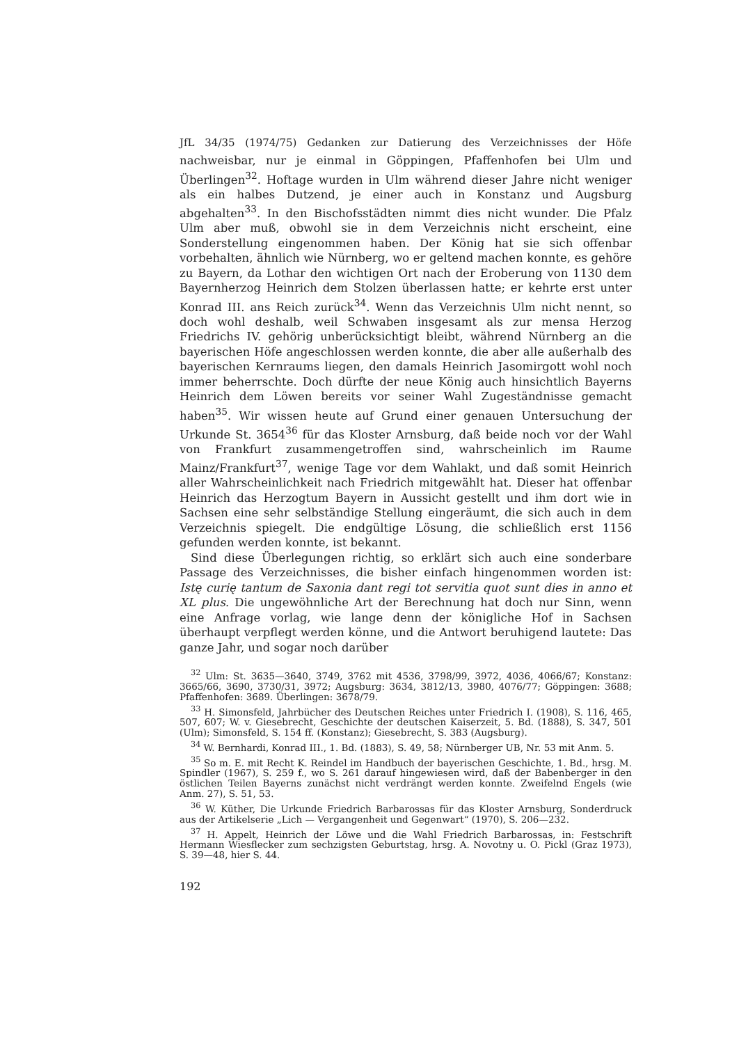JfL 34/35 (1974/75) Gedanken zur Datierung des Verzeichnisses der Höfe
nachweisbar, nur je einmal in Göppingen, Pfaffenhofen bei Ulm und Überlingen<sup>32</sup>. Hoftage wurden in Ulm während dieser Jahre nicht weniger als ein halbes Dutzend, je einer auch in Konstanz und Augsburg abgehalten<sup>33</sup>. In den Bischofsstädten nimmt dies nicht wunder. Die Pfalz Ulm aber muß, obwohl sie in dem Verzeichnis nicht erscheint, eine Sonderstellung eingenommen haben. Der König hat sie sich offenbar vorbehalten, ähnlich wie Nürnberg, wo er geltend machen konnte, es gehöre zu Bayern, da Lothar den wichtigen Ort nach der Eroberung von 1130 dem Bayernherzog Heinrich dem Stolzen überlassen hatte; er kehrte erst unter Konrad III. ans Reich zurück<sup>34</sup>. Wenn das Verzeichnis Ulm nicht nennt, so doch wohl deshalb, weil Schwaben insgesamt als zur mensa Herzog Friedrichs IV. gehörig unberücksichtigt bleibt, während Nürnberg an die bayerischen Höfe angeschlossen werden konnte, die aber alle außerhalb des bayerischen Kernraums liegen, den damals Heinrich Jasomirgott wohl noch immer beherrschte. Doch dürfte der neue König auch hinsichtlich Bayerns Heinrich dem Löwen bereits vor seiner Wahl Zugeständnisse gemacht haben<sup>35</sup>. Wir wissen heute auf Grund einer genauen Untersuchung der Urkunde St. 3654<sup>36</sup> für das Kloster Arnsburg, daß beide noch vor der Wahl von Frankfurt zusammengetroffen sind, wahrscheinlich im Raume Mainz/Frankfurt<sup>37</sup>, wenige Tage vor dem Wahlakt, und daß somit Heinrich aller Wahrscheinlichkeit nach Friedrich mitgewählt hat. Dieser hat offenbar Heinrich das Herzogtum Bayern in Aussicht gestellt und ihm dort wie in Sachsen eine sehr selbständige Stellung eingeräumt, die sich auch in dem Verzeichnis spiegelt. Die endgültige Lösung, die schließlich erst 1156 gefunden werden konnte, ist bekannt.
Sind diese Überlegungen richtig, so erklärt sich auch eine sonderbare Passage des Verzeichnisses, die bisher einfach hingenommen worden ist: Istę curię tantum de Saxonia dant regi tot servitia quot sunt dies in anno et XL plus. Die ungewöhnliche Art der Berechnung hat doch nur Sinn, wenn eine Anfrage vorlag, wie lange denn der königliche Hof in Sachsen überhaupt verpflegt werden könne, und die Antwort beruhigend lautete: Das ganze Jahr, und sogar noch darüber
<sup>32</sup> Ulm: St. 3635—3640, 3749, 3762 mit 4536, 3798/99, 3972, 4036, 4066/67; Konstanz: 3665/66, 3690, 3730/31, 3972; Augsburg: 3634, 3812/13, 3980, 4076/77; Göppingen: 3688; Pfaffenhofen: 3689. Überlingen: 3678/79.
<sup>33</sup> H. Simonsfeld, Jahrbücher des Deutschen Reiches unter Friedrich I. (1908), S. 116, 465, 507, 607; W. v. Giesebrecht, Geschichte der deutschen Kaiserzeit, 5. Bd. (1888), S. 347, 501 (Ulm); Simonsfeld, S. 154 ff. (Konstanz); Giesebrecht, S. 383 (Augsburg).
<sup>34</sup> W. Bernhardi, Konrad III., 1. Bd. (1883), S. 49, 58; Nürnberger UB, Nr. 53 mit Anm. 5.
<sup>35</sup> So m. E. mit Recht K. Reindel im Handbuch der bayerischen Geschichte, 1. Bd., hrsg. M. Spindler (1967), S. 259 f., wo S. 261 darauf hingewiesen wird, daß der Babenberger in den östlichen Teilen Bayerns zunächst nicht verdrängt werden konnte. Zweifelnd Engels (wie Anm. 27), S. 51, 53.
<sup>36</sup> W. Küther, Die Urkunde Friedrich Barbarossas für das Kloster Arnsburg, Sonderdruck aus der Artikelserie „Lich — Vergangenheit und Gegenwart“ (1970), S. 206—232.
<sup>37</sup> H. Appelt, Heinrich der Löwe und die Wahl Friedrich Barbarossas, in: Festschrift Hermann Wiesflecker zum sechzigsten Geburtstag, hrsg. A. Novotny u. O. Pickl (Graz 1973), S. 39—48, hier S. 44.
192